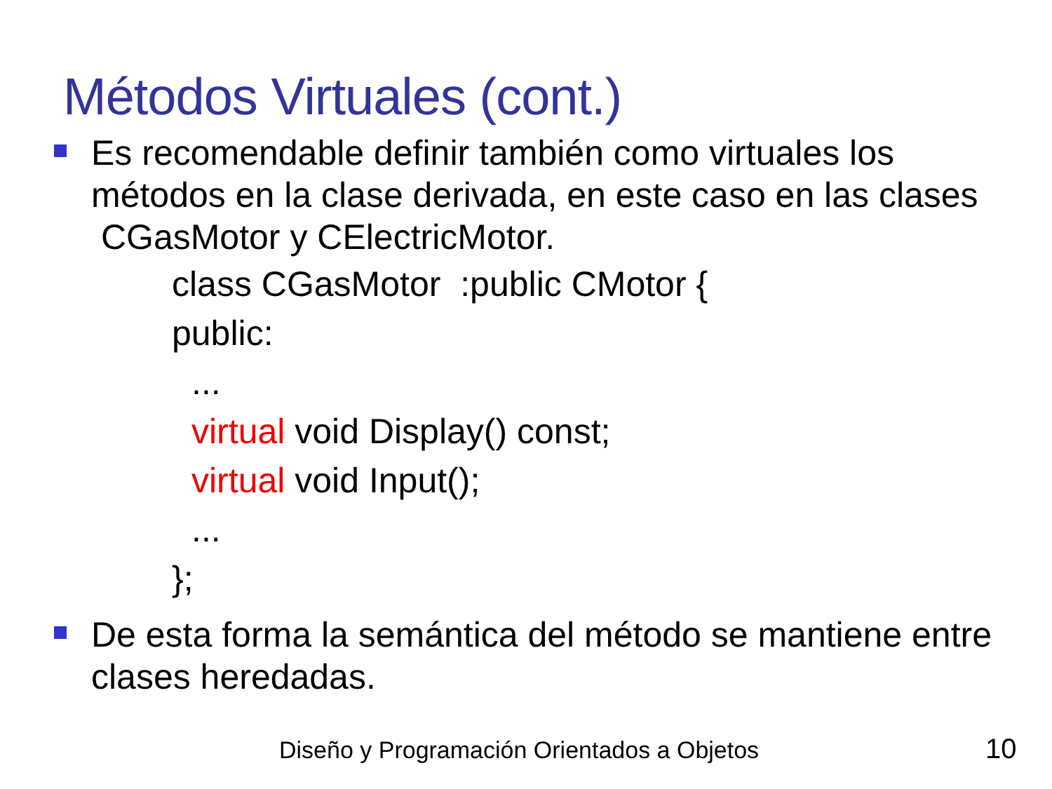Métodos Virtuales (cont.)
Es recomendable definir también como virtuales los métodos en la clase derivada, en este caso en las clases CGasMotor y CElectricMotor.
class CGasMotor :public CMotor {
public:
...
virtual void Display() const;
virtual void Input();
...
};
De esta forma la semántica del método se mantiene entre clases heredadas.
Diseño y Programación Orientados a Objetos
10